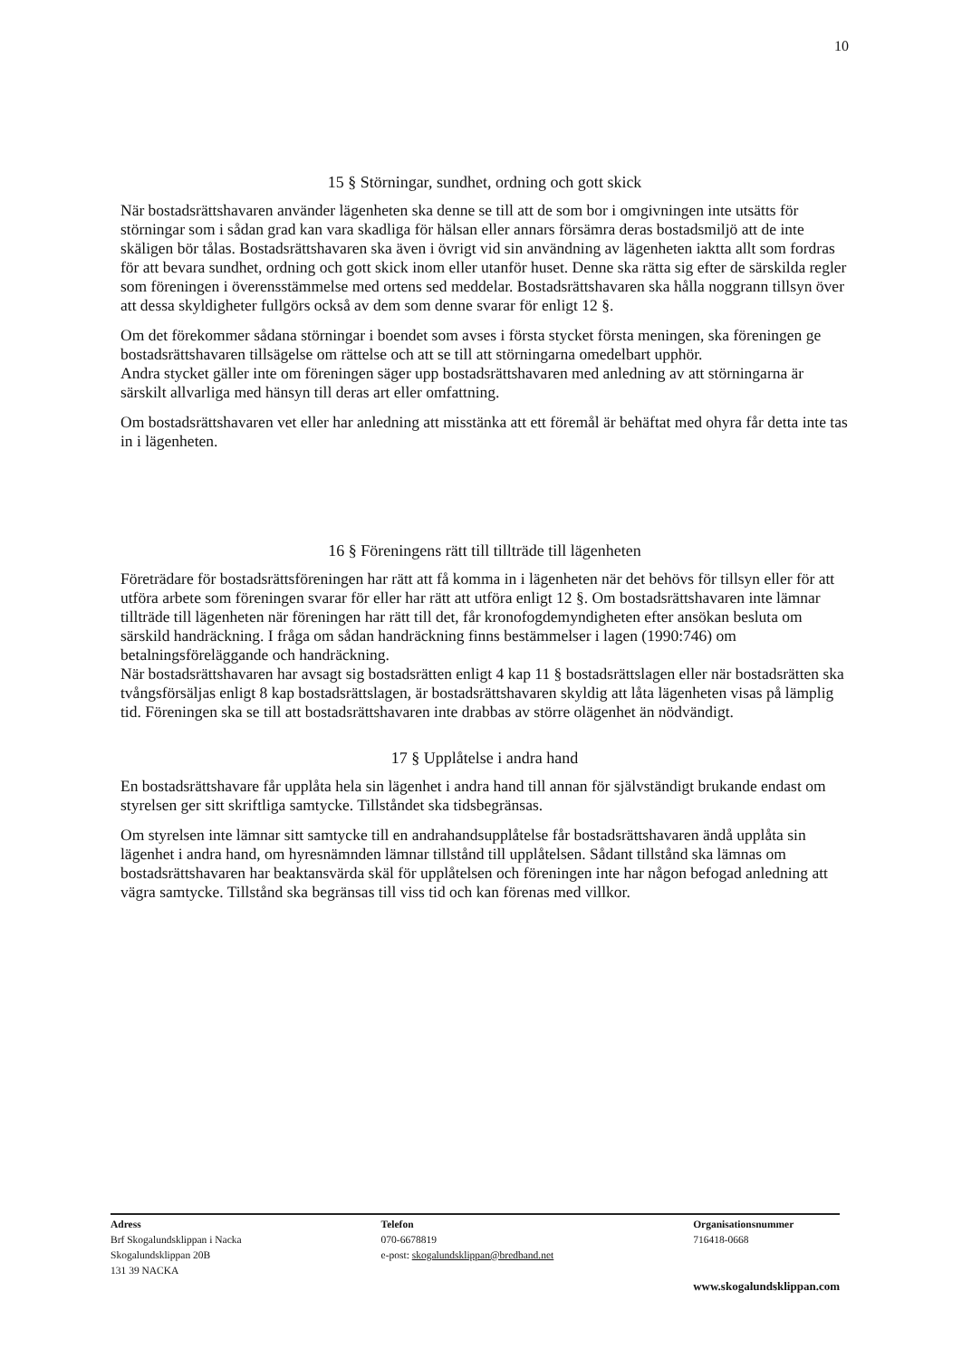10
15 § Störningar, sundhet, ordning och gott skick
När bostadsrättshavaren använder lägenheten ska denne se till att de som bor i omgivningen inte utsätts för störningar som i sådan grad kan vara skadliga för hälsan eller annars försämra deras bostadsmiljö att de inte skäligen bör tålas. Bostadsrättshavaren ska även i övrigt vid sin användning av lägenheten iaktta allt som fordras för att bevara sundhet, ordning och gott skick inom eller utanför huset. Denne ska rätta sig efter de särskilda regler som föreningen i överensstämmelse med ortens sed meddelar. Bostadsrättshavaren ska hålla noggrann tillsyn över att dessa skyldigheter fullgörs också av dem som denne svarar för enligt 12 §.
Om det förekommer sådana störningar i boendet som avses i första stycket första meningen, ska föreningen ge bostadsrättshavaren tillsägelse om rättelse och att se till att störningarna omedelbart upphör.
Andra stycket gäller inte om föreningen säger upp bostadsrättshavaren med anledning av att störningarna är särskilt allvarliga med hänsyn till deras art eller omfattning.
Om bostadsrättshavaren vet eller har anledning att misstänka att ett föremål är behäftat med ohyra får detta inte tas in i lägenheten.
16 § Föreningens rätt till tillträde till lägenheten
Företrädare för bostadsrättsföreningen har rätt att få komma in i lägenheten när det behövs för tillsyn eller för att utföra arbete som föreningen svarar för eller har rätt att utföra enligt 12 §. Om bostadsrättshavaren inte lämnar tillträde till lägenheten när föreningen har rätt till det, får kronofogdemyndigheten efter ansökan besluta om särskild handräckning. I fråga om sådan handräckning finns bestämmelser i lagen (1990:746) om betalningsföreläggande och handräckning.
När bostadsrättshavaren har avsagt sig bostadsrätten enligt 4 kap 11 § bostadsrättslagen eller när bostadsrätten ska tvångsförsäljas enligt 8 kap bostadsrättslagen, är bostadsrättshavaren skyldig att låta lägenheten visas på lämplig tid. Föreningen ska se till att bostadsrättshavaren inte drabbas av större olägenhet än nödvändigt.
17 § Upplåtelse i andra hand
En bostadsrättshavare får upplåta hela sin lägenhet i andra hand till annan för självständigt brukande endast om styrelsen ger sitt skriftliga samtycke. Tillståndet ska tidsbegränsas.
Om styrelsen inte lämnar sitt samtycke till en andrahandsupplåtelse får bostadsrättshavaren ändå upplåta sin lägenhet i andra hand, om hyresnämnden lämnar tillstånd till upplåtelsen. Sådant tillstånd ska lämnas om bostadsrättshavaren har beaktansvärda skäl för upplåtelsen och föreningen inte har någon befogad anledning att vägra samtycke. Tillstånd ska begränsas till viss tid och kan förenas med villkor.
Adress
Brf Skogalundsklippan i Nacka
Skogalundsklippan 20B
131 39 NACKA
Telefon
070-6678819
e-post: skogalundsklippan@bredband.net
Organisationsnummer
716418-0668
www.skogalundsklippan.com